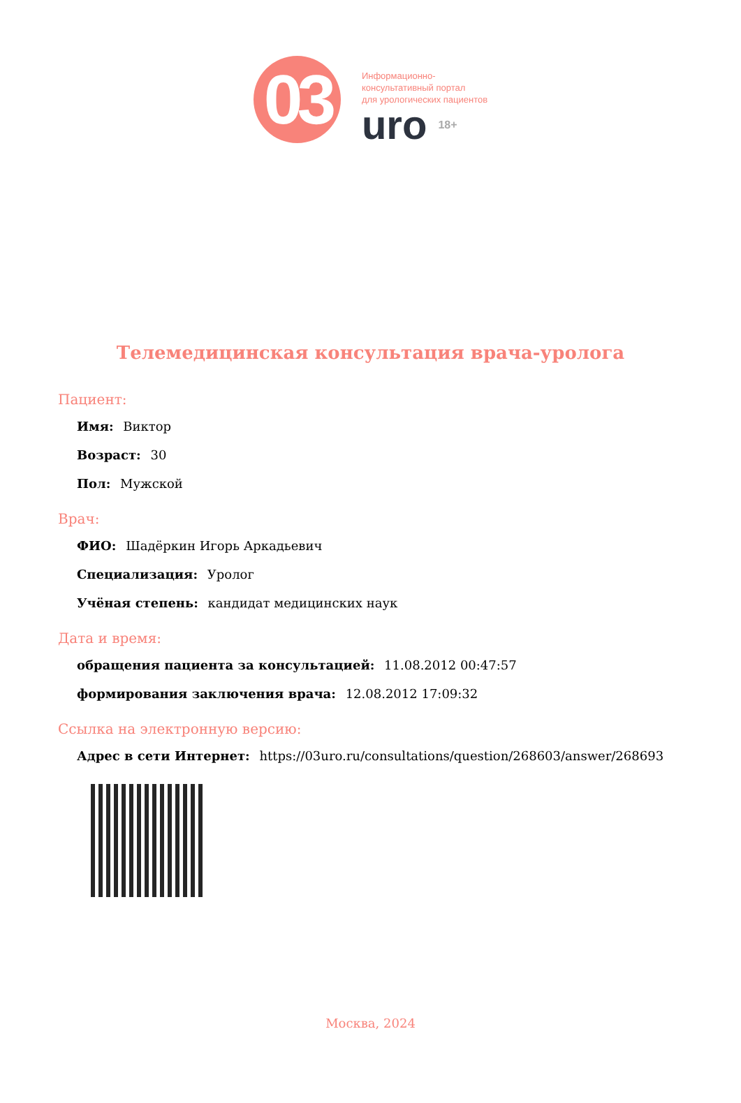03
Информационно-
консультативный портал
для урологических пациентов
uro 18+
Телемедицинская консультация врача-уролога
Пациент:
Имя: Виктор
Возраст: 30
Пол: Мужской
Врач:
ФИО: Шадёркин Игорь Аркадьевич
Специализация: Уролог
Учёная степень: кандидат медицинских наук
Дата и время:
обращения пациента за консультацией: 11.08.2012 00:47:57
формирования заключения врача: 12.08.2012 17:09:32
Ссылка на электронную версию:
Адрес в сети Интернет: https://03uro.ru/consultations/question/268603/answer/268693
Москва, 2024